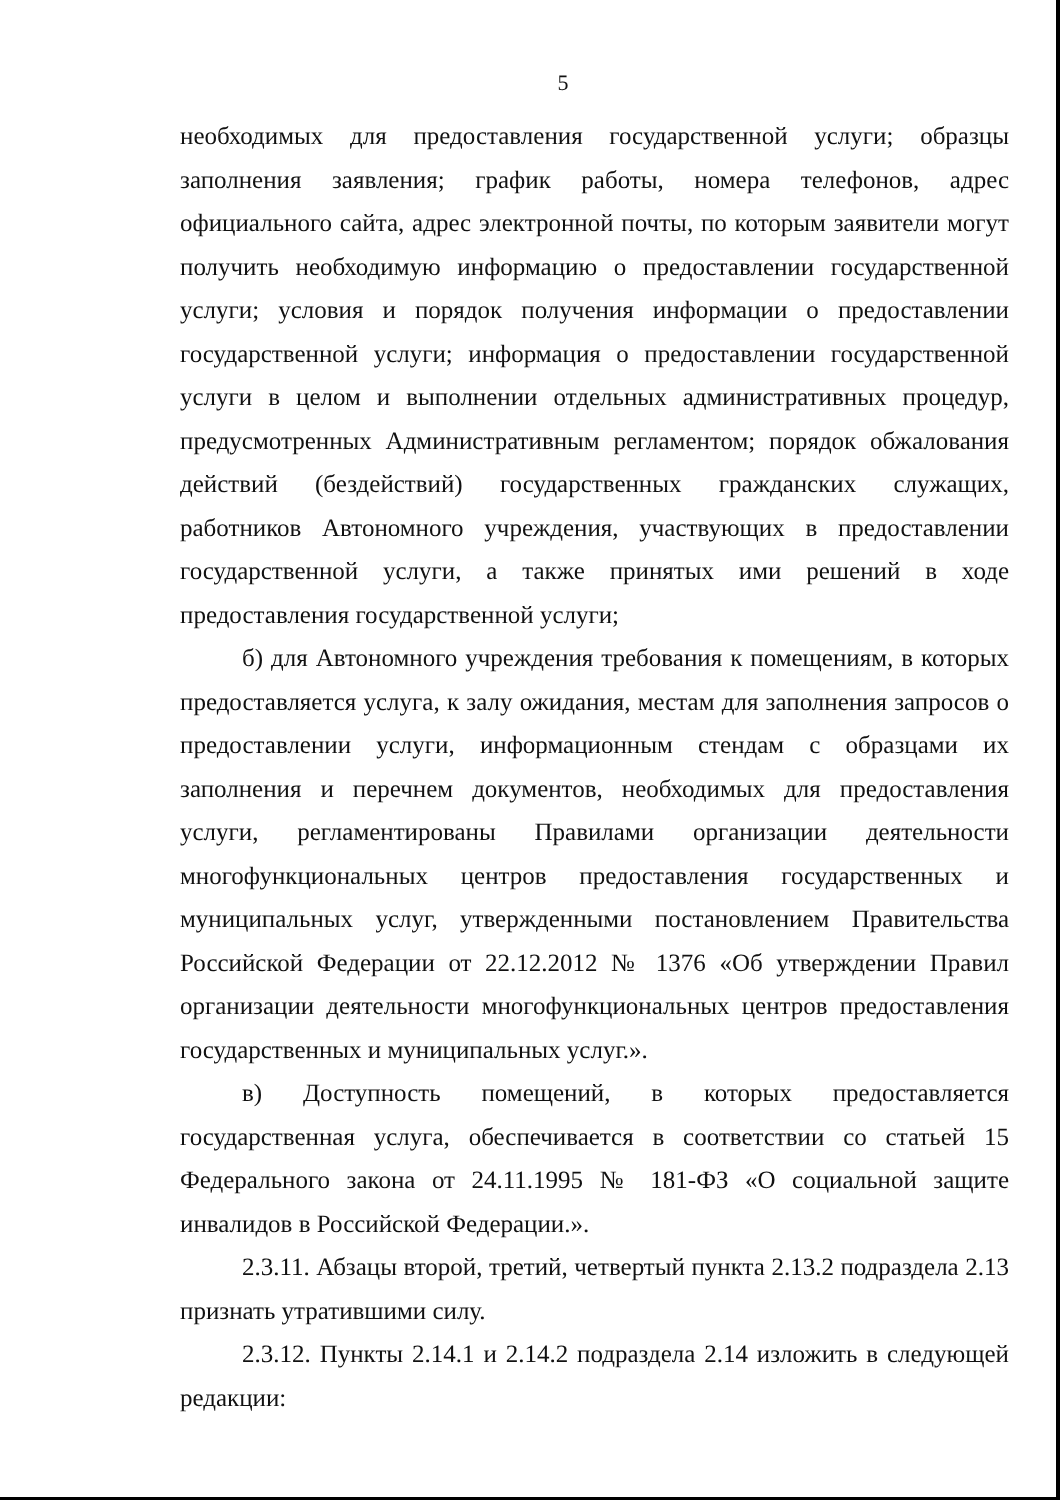5
необходимых для предоставления государственной услуги; образцы заполнения заявления; график работы, номера телефонов, адрес официального сайта, адрес электронной почты, по которым заявители могут получить необходимую информацию о предоставлении государственной услуги; условия и порядок получения информации о предоставлении государственной услуги; информация о предоставлении государственной услуги в целом и выполнении отдельных административных процедур, предусмотренных Административным регламентом; порядок обжалования действий (бездействий) государственных гражданских служащих, работников Автономного учреждения, участвующих в предоставлении государственной услуги, а также принятых ими решений в ходе предоставления государственной услуги;
б) для Автономного учреждения требования к помещениям, в которых предоставляется услуга, к залу ожидания, местам для заполнения запросов о предоставлении услуги, информационным стендам с образцами их заполнения и перечнем документов, необходимых для предоставления услуги, регламентированы Правилами организации деятельности многофункциональных центров предоставления государственных и муниципальных услуг, утвержденными постановлением Правительства Российской Федерации от 22.12.2012 № 1376 «Об утверждении Правил организации деятельности многофункциональных центров предоставления государственных и муниципальных услуг.».
в) Доступность помещений, в которых предоставляется государственная услуга, обеспечивается в соответствии со статьей 15 Федерального закона от 24.11.1995 № 181-ФЗ «О социальной защите инвалидов в Российской Федерации.».
2.3.11. Абзацы второй, третий, четвертый пункта 2.13.2 подраздела 2.13 признать утратившими силу.
2.3.12. Пункты 2.14.1 и 2.14.2 подраздела 2.14 изложить в следующей редакции: